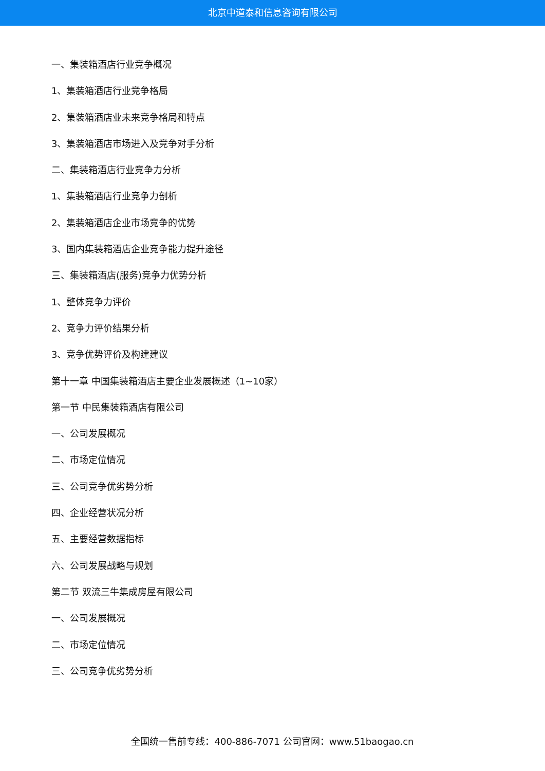北京中道泰和信息咨询有限公司
一、集装箱酒店行业竞争概况
1、集装箱酒店行业竞争格局
2、集装箱酒店业未来竞争格局和特点
3、集装箱酒店市场进入及竞争对手分析
二、集装箱酒店行业竞争力分析
1、集装箱酒店行业竞争力剖析
2、集装箱酒店企业市场竞争的优势
3、国内集装箱酒店企业竞争能力提升途径
三、集装箱酒店(服务)竞争力优势分析
1、整体竞争力评价
2、竞争力评价结果分析
3、竞争优势评价及构建建议
第十一章 中国集装箱酒店主要企业发展概述（1~10家）
第一节 中民集装箱酒店有限公司
一、公司发展概况
二、市场定位情况
三、公司竞争优劣势分析
四、企业经营状况分析
五、主要经营数据指标
六、公司发展战略与规划
第二节 双流三牛集成房屋有限公司
一、公司发展概况
二、市场定位情况
三、公司竞争优劣势分析
全国统一售前专线：400-886-7071 公司官网：www.51baogao.cn